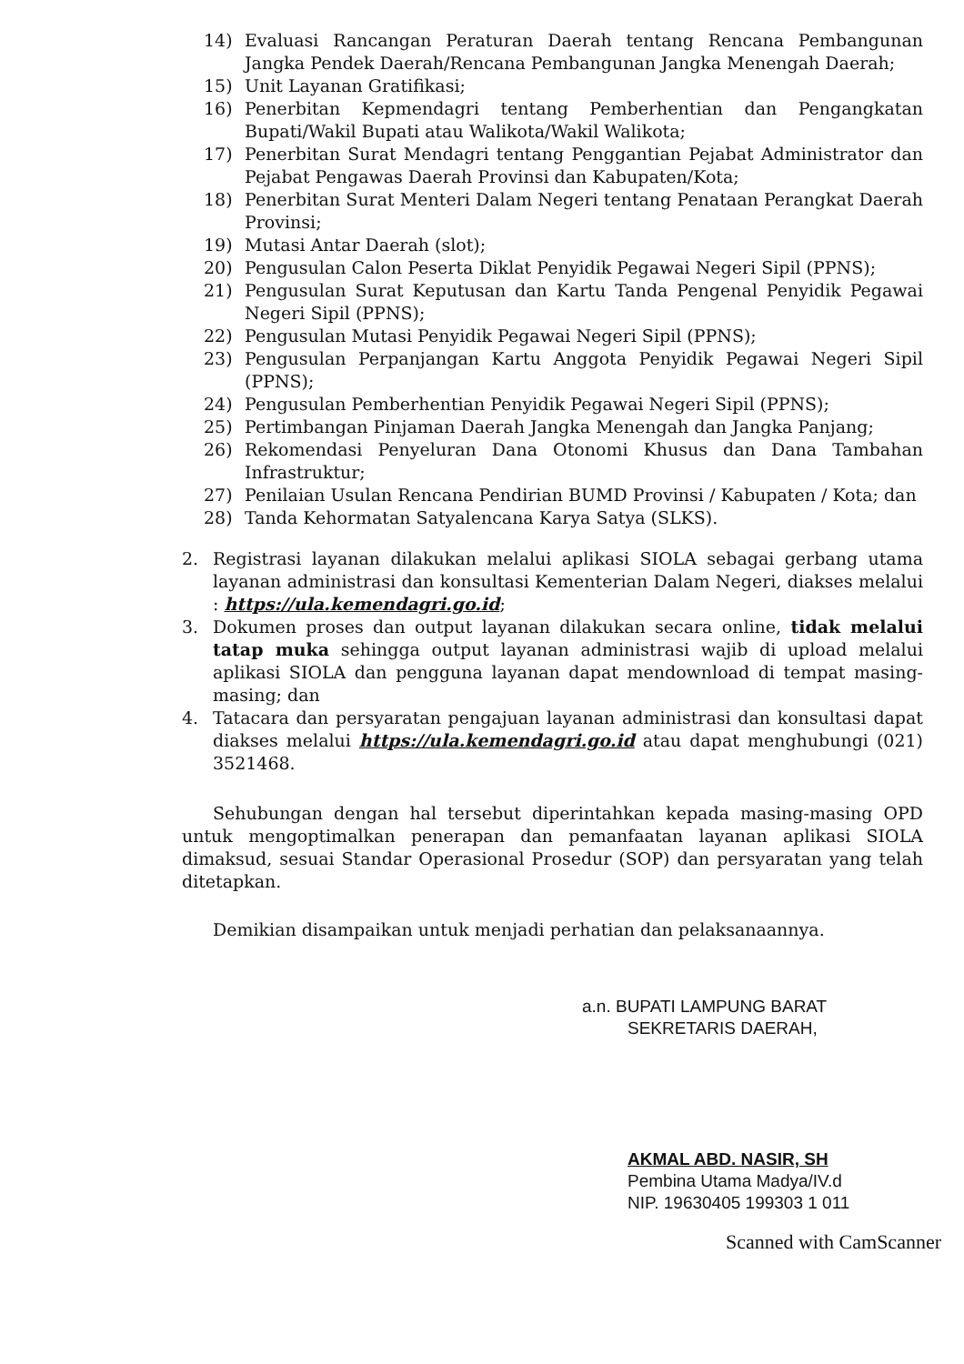14) Evaluasi Rancangan Peraturan Daerah tentang Rencana Pembangunan Jangka Pendek Daerah/Rencana Pembangunan Jangka Menengah Daerah;
15) Unit Layanan Gratifikasi;
16) Penerbitan Kepmendagri tentang Pemberhentian dan Pengangkatan Bupati/Wakil Bupati atau Walikota/Wakil Walikota;
17) Penerbitan Surat Mendagri tentang Penggantian Pejabat Administrator dan Pejabat Pengawas Daerah Provinsi dan Kabupaten/Kota;
18) Penerbitan Surat Menteri Dalam Negeri tentang Penataan Perangkat Daerah Provinsi;
19) Mutasi Antar Daerah (slot);
20) Pengusulan Calon Peserta Diklat Penyidik Pegawai Negeri Sipil (PPNS);
21) Pengusulan Surat Keputusan dan Kartu Tanda Pengenal Penyidik Pegawai Negeri Sipil (PPNS);
22) Pengusulan Mutasi Penyidik Pegawai Negeri Sipil (PPNS);
23) Pengusulan Perpanjangan Kartu Anggota Penyidik Pegawai Negeri Sipil (PPNS);
24) Pengusulan Pemberhentian Penyidik Pegawai Negeri Sipil (PPNS);
25) Pertimbangan Pinjaman Daerah Jangka Menengah dan Jangka Panjang;
26) Rekomendasi Penyeluran Dana Otonomi Khusus dan Dana Tambahan Infrastruktur;
27) Penilaian Usulan Rencana Pendirian BUMD Provinsi / Kabupaten / Kota; dan
28) Tanda Kehormatan Satyalencana Karya Satya (SLKS).
2. Registrasi layanan dilakukan melalui aplikasi SIOLA sebagai gerbang utama layanan administrasi dan konsultasi Kementerian Dalam Negeri, diakses melalui : https://ula.kemendagri.go.id;
3. Dokumen proses dan output layanan dilakukan secara online, tidak melalui tatap muka sehingga output layanan administrasi wajib di upload melalui aplikasi SIOLA dan pengguna layanan dapat mendownload di tempat masing-masing; dan
4. Tatacara dan persyaratan pengajuan layanan administrasi dan konsultasi dapat diakses melalui https://ula.kemendagri.go.id atau dapat menghubungi (021) 3521468.
Sehubungan dengan hal tersebut diperintahkan kepada masing-masing OPD untuk mengoptimalkan penerapan dan pemanfaatan layanan aplikasi SIOLA dimaksud, sesuai Standar Operasional Prosedur (SOP) dan persyaratan yang telah ditetapkan.
Demikian disampaikan untuk menjadi perhatian dan pelaksanaannya.
a.n. BUPATI LAMPUNG BARAT
SEKRETARIS DAERAH,
AKMAL ABD. NASIR, SH
Pembina Utama Madya/IV.d
NIP. 19630405 199303 1 011
Scanned with CamScanner